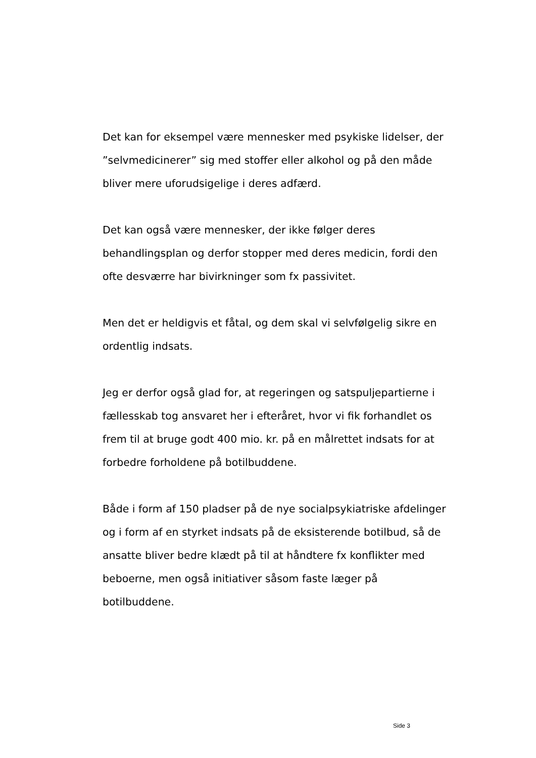Det kan for eksempel være mennesker med psykiske lidelser, der ”selvmedicinerer” sig med stoffer eller alkohol og på den måde bliver mere uforudsigelige i deres adfærd.
Det kan også være mennesker, der ikke følger deres behandlingsplan og derfor stopper med deres medicin, fordi den ofte desværre har bivirkninger som fx passivitet.
Men det er heldigvis et fåtal, og dem skal vi selvfølgelig sikre en ordentlig indsats.
Jeg er derfor også glad for, at regeringen og satspuljepartierne i fællesskab tog ansvaret her i efteråret, hvor vi fik forhandlet os frem til at bruge godt 400 mio. kr. på en målrettet indsats for at forbedre forholdene på botilbuddene.
Både i form af 150 pladser på de nye socialpsykiatriske afdelinger og i form af en styrket indsats på de eksisterende botilbud, så de ansatte bliver bedre klædt på til at håndtere fx konflikter med beboerne, men også initiativer såsom faste læger på botilbuddene.
Side 3